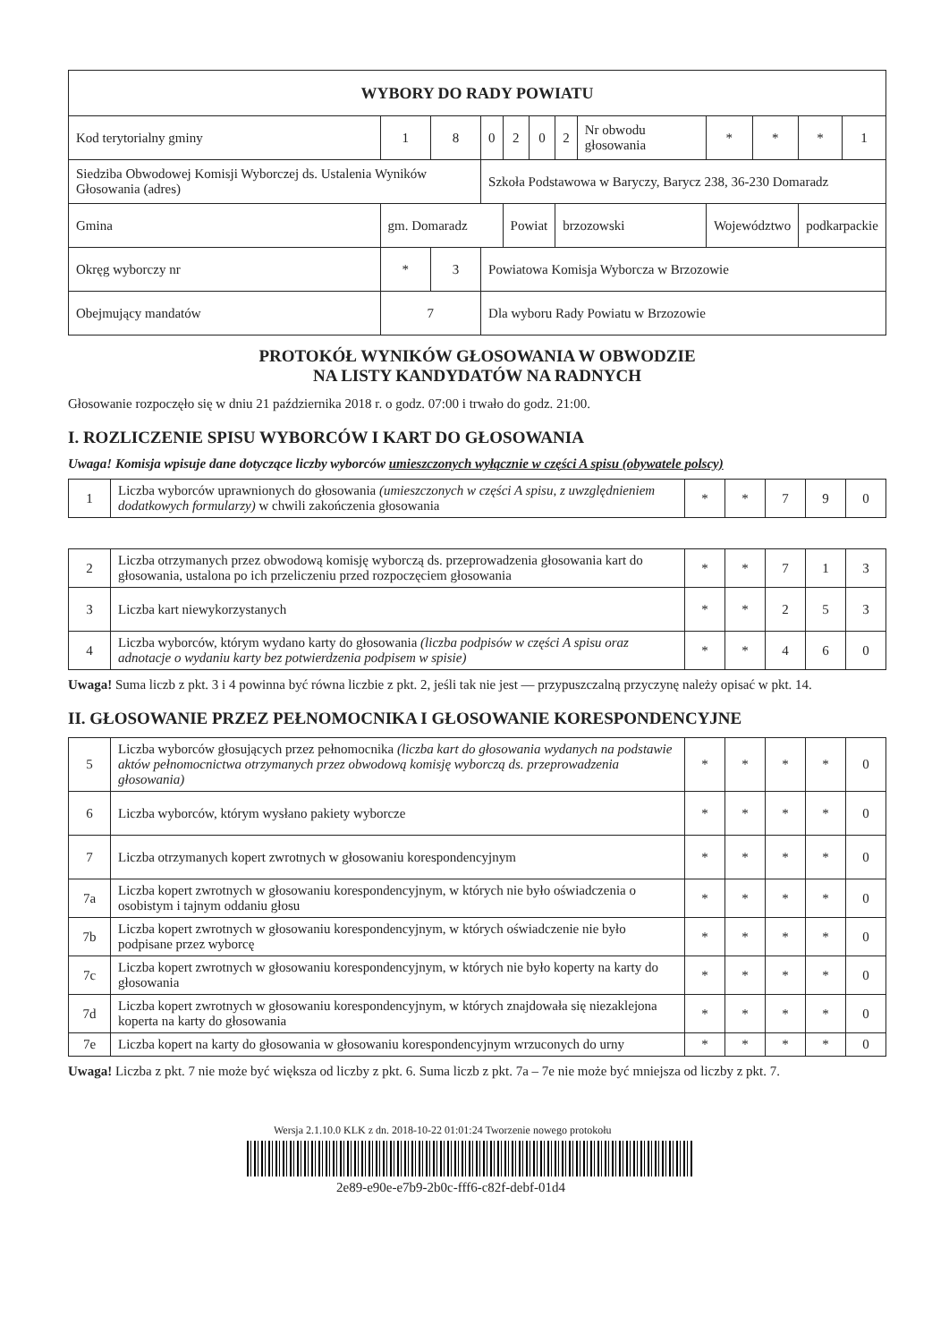| WYBORY DO RADY POWIATU | | | | | | | | | | | | |
| --- | --- | --- | --- | --- | --- | --- | --- | --- | --- | --- | --- | --- |
| Kod terytorialny gminy | | 1 | 8 | 0 | 2 | 0 | 2 | Nr obwodu głosowania | * | * | * | 1 |
| Siedziba Obwodowej Komisji Wyborczej ds. Ustalenia Wyników Głosowania (adres) | | | | Szkoła Podstawowa w Baryczy, Barycz 238, 36-230 Domaradz | | | | | | | | |
| Gmina | gm. Domaradz | | | | Powiat | | brzozowski | | Województwo | | podkarpackie | |
| Okręg wyborczy nr | | * | 3 | Powiatowa Komisja Wyborcza w Brzozowie | | | | | | | | |
| Obejmujący mandatów | | 7 | | Dla wyboru Rady Powiatu w Brzozowie | | | | | | | | |
PROTOKÓŁ WYNIKÓW GŁOSOWANIA W OBWODZIE
NA LISTY KANDYDATÓW NA RADNYCH
Głosowanie rozpoczęło się w dniu 21 października 2018 r. o godz. 07:00 i trwało do godz. 21:00.
I. ROZLICZENIE SPISU WYBORCÓW I KART DO GŁOSOWANIA
Uwaga! Komisja wpisuje dane dotyczące liczby wyborców umieszczonych wyłącznie w części A spisu (obywatele polscy)
| 1 | Liczba wyborców uprawnionych do głosowania (umieszczonych w części A spisu, z uwzględnieniem dodatkowych formularzy) w chwili zakończenia głosowania | * | * | 7 | 9 | 0 |
| 2 | Liczba otrzymanych przez obwodową komisję wyborczą ds. przeprowadzenia głosowania kart do głosowania, ustalona po ich przeliczeniu przed rozpoczęciem głosowania | * | * | 7 | 1 | 3 |
| 3 | Liczba kart niewykorzystanych | * | * | 2 | 5 | 3 |
| 4 | Liczba wyborców, którym wydano karty do głosowania (liczba podpisów w części A spisu oraz adnotacje o wydaniu karty bez potwierdzenia podpisem w spisie) | * | * | 4 | 6 | 0 |
Uwaga! Suma liczb z pkt. 3 i 4 powinna być równa liczbie z pkt. 2, jeśli tak nie jest — przypuszczalną przyczynę należy opisać w pkt. 14.
II. GŁOSOWANIE PRZEZ PEŁNOMOCNIKA I GŁOSOWANIE KORESPONDENCYJNE
| 5 | Liczba wyborców głosujących przez pełnomocnika (liczba kart do głosowania wydanych na podstawie aktów pełnomocnictwa otrzymanych przez obwodową komisję wyborczą ds. przeprowadzenia głosowania) | * | * | * | * | 0 |
| 6 | Liczba wyborców, którym wysłano pakiety wyborcze | * | * | * | * | 0 |
| 7 | Liczba otrzymanych kopert zwrotnych w głosowaniu korespondencyjnym | * | * | * | * | 0 |
| 7a | Liczba kopert zwrotnych w głosowaniu korespondencyjnym, w których nie było oświadczenia o osobistym i tajnym oddaniu głosu | * | * | * | * | 0 |
| 7b | Liczba kopert zwrotnych w głosowaniu korespondencyjnym, w których oświadczenie nie było podpisane przez wyborcę | * | * | * | * | 0 |
| 7c | Liczba kopert zwrotnych w głosowaniu korespondencyjnym, w których nie było koperty na karty do głosowania | * | * | * | * | 0 |
| 7d | Liczba kopert zwrotnych w głosowaniu korespondencyjnym, w których znajdowała się niezaklejona koperta na karty do głosowania | * | * | * | * | 0 |
| 7e | Liczba kopert na karty do głosowania w głosowaniu korespondencyjnym wrzuconych do urny | * | * | * | * | 0 |
Uwaga! Liczba z pkt. 7 nie może być większa od liczby z pkt. 6. Suma liczb z pkt. 7a – 7e nie może być mniejsza od liczby z pkt. 7.
Wersja 2.1.10.0 KLK z dn. 2018-10-22 01:01:24 Tworzenie nowego protokołu
2e89-e90e-e7b9-2b0c-fff6-c82f-debf-01d4